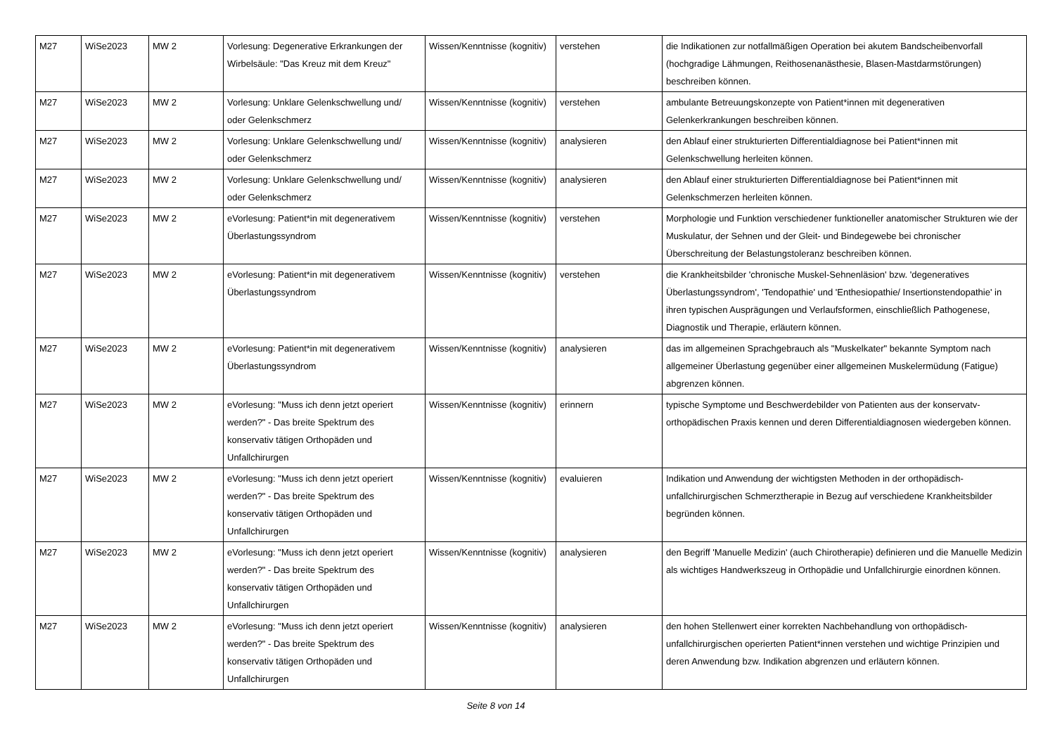| M27 | WiSe2023 | MW 2 | Vorlesung: Degenerative Erkrankungen der Wirbelsäule: "Das Kreuz mit dem Kreuz" | Wissen/Kenntnisse (kognitiv) | verstehen | die Indikationen zur notfallmäßigen Operation bei akutem Bandscheibenvorfall (hochgradige Lähmungen, Reithosenanästhesie, Blasen-Mastdarmstörungen) beschreiben können. |
| M27 | WiSe2023 | MW 2 | Vorlesung: Unklare Gelenkschwellung und/ oder Gelenkschmerz | Wissen/Kenntnisse (kognitiv) | verstehen | ambulante Betreuungskonzepte von Patient*innen mit degenerativen Gelenkerkrankungen beschreiben können. |
| M27 | WiSe2023 | MW 2 | Vorlesung: Unklare Gelenkschwellung und/ oder Gelenkschmerz | Wissen/Kenntnisse (kognitiv) | analysieren | den Ablauf einer strukturierten Differentialdiagnose bei Patient*innen mit Gelenkschwellung herleiten können. |
| M27 | WiSe2023 | MW 2 | Vorlesung: Unklare Gelenkschwellung und/ oder Gelenkschmerz | Wissen/Kenntnisse (kognitiv) | analysieren | den Ablauf einer strukturierten Differentialdiagnose bei Patient*innen mit Gelenkschmerzen herleiten können. |
| M27 | WiSe2023 | MW 2 | eVorlesung: Patient*in mit degenerativem Überlastungssyndrom | Wissen/Kenntnisse (kognitiv) | verstehen | Morphologie und Funktion verschiedener funktioneller anatomischer Strukturen wie der Muskulatur, der Sehnen und der Gleit- und Bindegewebe bei chronischer Überschreitung der Belastungstoleranz beschreiben können. |
| M27 | WiSe2023 | MW 2 | eVorlesung: Patient*in mit degenerativem Überlastungssyndrom | Wissen/Kenntnisse (kognitiv) | verstehen | die Krankheitsbilder 'chronische Muskel-Sehnenläsion' bzw. 'degeneratives Überlastungssyndrom', 'Tendopathie' und 'Enthesiopathie/ Insertionstendopathie' in ihren typischen Ausprägungen und Verlaufsformen, einschließlich Pathogenese, Diagnostik und Therapie, erläutern können. |
| M27 | WiSe2023 | MW 2 | eVorlesung: Patient*in mit degenerativem Überlastungssyndrom | Wissen/Kenntnisse (kognitiv) | analysieren | das im allgemeinen Sprachgebrauch als "Muskelkater" bekannte Symptom nach allgemeiner Überlastung gegenüber einer allgemeinen Muskelermüdung (Fatigue) abgrenzen können. |
| M27 | WiSe2023 | MW 2 | eVorlesung: "Muss ich denn jetzt operiert werden?" - Das breite Spektrum des konservativ tätigen Orthopäden und Unfallchirurgen | Wissen/Kenntnisse (kognitiv) | erinnern | typische Symptome und Beschwerdebilder von Patienten aus der konservatv-orthopädischen Praxis kennen und deren Differentialdiagnosen wiedergeben können. |
| M27 | WiSe2023 | MW 2 | eVorlesung: "Muss ich denn jetzt operiert werden?" - Das breite Spektrum des konservativ tätigen Orthopäden und Unfallchirurgen | Wissen/Kenntnisse (kognitiv) | evaluieren | Indikation und Anwendung der wichtigsten Methoden in der orthopädisch-unfallchirurgischen Schmerztherapie in Bezug auf verschiedene Krankheitsbilder begründen können. |
| M27 | WiSe2023 | MW 2 | eVorlesung: "Muss ich denn jetzt operiert werden?" - Das breite Spektrum des konservativ tätigen Orthopäden und Unfallchirurgen | Wissen/Kenntnisse (kognitiv) | analysieren | den Begriff 'Manuelle Medizin' (auch Chirotherapie) definieren und die Manuelle Medizin als wichtiges Handwerkszeug in Orthopädie und Unfallchirurgie einordnen können. |
| M27 | WiSe2023 | MW 2 | eVorlesung: "Muss ich denn jetzt operiert werden?" - Das breite Spektrum des konservativ tätigen Orthopäden und Unfallchirurgen | Wissen/Kenntnisse (kognitiv) | analysieren | den hohen Stellenwert einer korrekten Nachbehandlung von orthopädisch-unfallchirurgischen operierten Patient*innen verstehen und wichtige Prinzipien und deren Anwendung bzw. Indikation abgrenzen und erläutern können. |
Seite 8 von 14